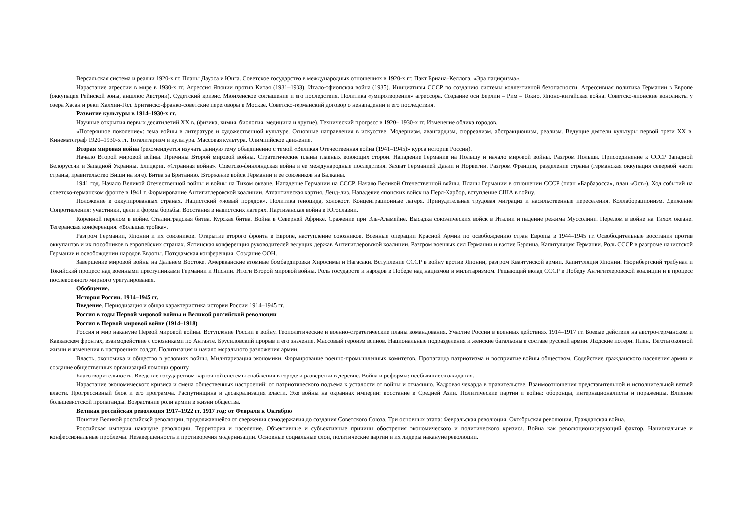Версальская система и реалии 1920-х гг. Планы Дауэса и Юнга. Советское государство в международных отношениях в 1920-х гг. Пакт Бриана–Келлога. «Эра пацифизма».
Нарастание агрессии в мире в 1930-х гг. Агрессия Японии против Китая (1931–1933). Итало-эфиопская война (1935). Инициативы СССР по созданию системы коллективной безопасности. Агрессивная политика Германии в Европе (оккупация Рейнской зоны, аншлюс Австрии). Судетский кризис. Мюнхенское соглашение и его последствия. Политика «умиротворения» агрессора. Создание оси Берлин – Рим – Токио. Японо-китайская война. Советско-японские конфликты у озера Хасан и реки Халхин-Гол. Британско-франко-советские переговоры в Москве. Советско-германский договор о ненападении и его последствия.
Развитие культуры в 1914–1930-х гг.
Научные открытия первых десятилетий XX в. (физика, химия, биология, медицина и другие). Технический прогресс в 1920– 1930-х гг. Изменение облика городов.
«Потерянное поколение»: тема войны в литературе и художественной культуре. Основные направления в искусстве. Модернизм, авангардизм, сюрреализм, абстракционизм, реализм. Ведущие деятели культуры первой трети XX в. Кинематограф 1920–1930-х гг. Тоталитаризм и культура. Массовая культура. Олимпийское движение.
Вторая мировая война (рекомендуется изучать данную тему объединенно с темой «Великая Отечественная война (1941–1945)» курса истории России).
Начало Второй мировой войны. Причины Второй мировой войны. Стратегические планы главных воюющих сторон. Нападение Германии на Польшу и начало мировой войны. Разгром Польши. Присоединение к СССР Западной Белоруссии и Западной Украины. Блицкриг. «Странная война». Советско-финляндская война и ее международные последствия. Захват Германией Дании и Норвегии. Разгром Франции, разделение страны (германская оккупация северной части страны, правительство Виши на юге). Битва за Британию. Вторжение войск Германии и ее союзников на Балканы.
1941 год. Начало Великой Отечественной войны и войны на Тихом океане. Нападение Германии на СССР. Начало Великой Отечественной войны. Планы Германии в отношении СССР (план «Барбаросса», план «Ост»). Ход событий на советско-германском фронте в 1941 г. Формирование Антигитлеровской коалиции. Атлантическая хартия. Ленд-лиз. Нападение японских войск на Перл-Харбор, вступление США в войну.
Положение в оккупированных странах. Нацистский «новый порядок». Политика геноцида, холокост. Концентрационные лагеря. Принудительная трудовая миграция и насильственные переселения. Коллаборационизм. Движение Сопротивления: участники, цели и формы борьбы. Восстания в нацистских лагерях. Партизанская война в Югославии.
Коренной перелом в войне. Сталинградская битва. Курская битва. Война в Северной Африке. Сражение при Эль-Аламейне. Высадка союзнических войск в Италии и падение режима Муссолини. Перелом в войне на Тихом океане. Тегеранская конференция. «Большая тройка».
Разгром Германии, Японии и их союзников. Открытие второго фронта в Европе, наступление союзников. Военные операции Красной Армии по освобождению стран Европы в 1944–1945 гг. Освободительные восстания против оккупантов и их пособников в европейских странах. Ялтинская конференция руководителей ведущих держав Антигитлеровской коалиции. Разгром военных сил Германии и взятие Берлина. Капитуляция Германии. Роль СССР в разгроме нацистской Германии и освобождении народов Европы. Потсдамская конференция. Создание ООН.
Завершение мировой войны на Дальнем Востоке. Американские атомные бомбардировки Хиросимы и Нагасаки. Вступление СССР в войну против Японии, разгром Квантунской армии. Капитуляция Японии. Нюрнбергский трибунал и Токийский процесс над военными преступниками Германии и Японии. Итоги Второй мировой войны. Роль государств и народов в Победе над нацизмом и милитаризмом. Решающий вклад СССР в Победу Антигитлеровской коалиции и в процесс послевоенного мирного урегулирования.
Обобщение.
История России. 1914–1945 гг.
Введение. Периодизация и общая характеристика истории России 1914–1945 гг.
Россия в годы Первой мировой войны и Великой российской революции
Россия в Первой мировой войне (1914–1918)
Россия и мир накануне Первой мировой войны. Вступление России в войну. Геополитические и военно-стратегические планы командования. Участие России в военных действиях 1914–1917 гг. Боевые действия на австро-германском и Кавказском фронтах, взаимодействие с союзниками по Антанте. Брусиловский прорыв и его значение. Массовый героизм воинов. Национальные подразделения и женские батальоны в составе русской армии. Людские потери. Плен. Тяготы окопной жизни и изменения в настроениях солдат. Политизация и начало морального разложения армии.
Власть, экономика и общество в условиях войны. Милитаризация экономики. Формирование военно-промышленных комитетов. Пропаганда патриотизма и восприятие войны обществом. Содействие гражданского населения армии и создание общественных организаций помощи фронту.
Благотворительность. Введение государством карточной системы снабжения в городе и разверстки в деревне. Война и реформы: несбывшиеся ожидания.
Нарастание экономического кризиса и смена общественных настроений: от патриотического подъема к усталости от войны и отчаянию. Кадровая чехарда в правительстве. Взаимоотношения представительной и исполнительной ветвей власти. Прогрессивный блок и его программа. Распутинщина и десакрализация власти. Эхо войны на окраинах империи: восстание в Средней Азии. Политические партии и война: оборонцы, интернационалисты и пораженцы. Влияние большевистской пропаганды. Возрастание роли армии в жизни общества.
Великая российская революция 1917–1922 гг. 1917 год: от Февраля к Октябрю
Понятие Великой российской революции, продолжавшейся от свержения самодержавия до создания Советского Союза. Три основных этапа: Февральская революция, Октябрьская революция, Гражданская война.
Российская империя накануне революции. Территория и население. Объективные и субъективные причины обострения экономического и политического кризиса. Война как революционизирующий фактор. Национальные и конфессиональные проблемы. Незавершенность и противоречия модернизации. Основные социальные слои, политические партии и их лидеры накануне революции.